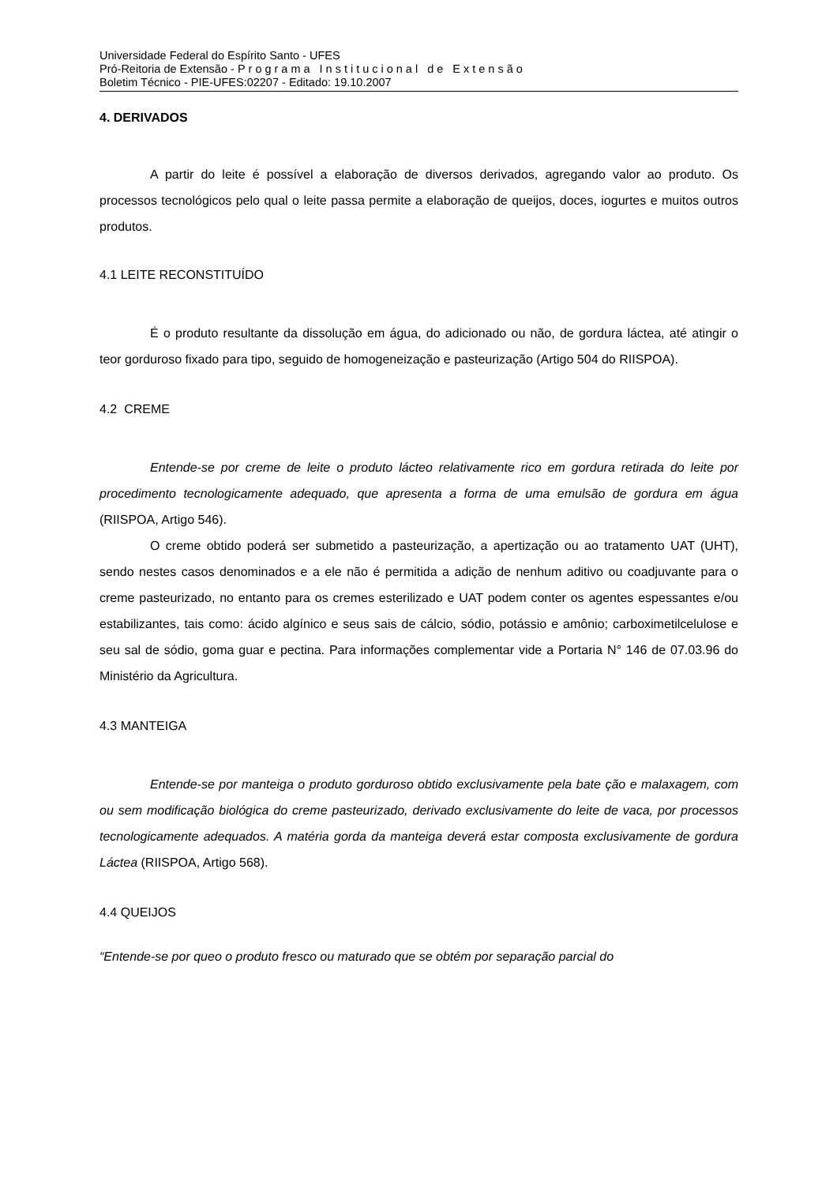Universidade Federal do Espírito Santo - UFES
Pró-Reitoria de Extensão - Programa Institucional de Extensão
Boletim Técnico - PIE-UFES:02207 - Editado: 19.10.2007
4. DERIVADOS
A partir do leite é possível a elaboração de diversos derivados, agregando valor ao produto. Os processos tecnológicos pelo qual o leite passa permite a elaboração de queijos, doces, iogurtes e muitos outros produtos.
4.1 LEITE RECONSTITUÍDO
É o produto resultante da dissolução em água, do adicionado ou não, de gordura láctea, até atingir o teor gorduroso fixado para tipo, seguido de homogeneização e pasteurização (Artigo 504 do RIISPOA).
4.2 CREME
Entende-se por creme de leite o produto lácteo relativamente rico em gordura retirada do leite por procedimento tecnologicamente adequado, que apresenta a forma de uma emulsão de gordura em água (RIISPOA, Artigo 546).
O creme obtido poderá ser submetido a pasteurização, a apertização ou ao tratamento UAT (UHT), sendo nestes casos denominados e a ele não é permitida a adição de nenhum aditivo ou coadjuvante para o creme pasteurizado, no entanto para os cremes esterilizado e UAT podem conter os agentes espessantes e/ou estabilizantes, tais como: ácido algínico e seus sais de cálcio, sódio, potássio e amônio; carboximetilcelulose e seu sal de sódio, goma guar e pectina. Para informações complementar vide a Portaria N° 146 de 07.03.96 do Ministério da Agricultura.
4.3 MANTEIGA
Entende-se por manteiga o produto gorduroso obtido exclusivamente pela bate ção e malaxagem, com ou sem modificação biológica do creme pasteurizado, derivado exclusivamente do leite de vaca, por processos tecnologicamente adequados. A matéria gorda da manteiga deverá estar composta exclusivamente de gordura Láctea (RIISPOA, Artigo 568).
4.4 QUEIJOS
“Entende-se por queo o produto fresco ou maturado que se obtém por separação parcial do